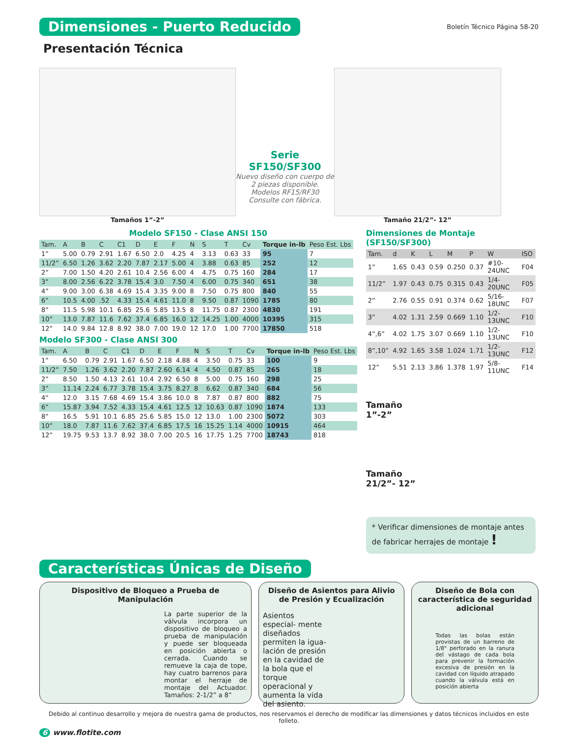Dimensiones - Puerto Reducido Boletín Técnico Página 58-20
Presentación Técnica
Tamaños 1”-2”
Serie
SF150/SF300
Nuevo diseño con cuerpo de 2 piezas disponible. Modelos RF15/RF30 Consulte con fábrica.
Tamaño 21/2”- 12”
Modelo SF150 - Clase ANSI 150
| Tam. | A | B | C | C1 | D | E | F | N | S | T | Cv | Torque in-lb | Peso Est. Lbs |
| --- | --- | --- | --- | --- | --- | --- | --- | --- | --- | --- | --- | --- | --- |
| 1” | 5.00 | 0.79 | 2.91 | 1.67 | 6.50 | 2.0 | 4.25 | 4 | 3.13 | 0.63 | 33 | 95 | 7 |
| 11/2” | 6.50 | 1.26 | 3.62 | 2.20 | 7.87 | 2.17 | 5.00 | 4 | 3.88 | 0.63 | 85 | 252 | 12 |
| 2” | 7.00 | 1.50 | 4.20 | 2.61 | 10.4 | 2.56 | 6.00 | 4 | 4.75 | 0.75 | 160 | 284 | 17 |
| 3” | 8.00 | 2.56 | 6.22 | 3.78 | 15.4 | 3.0 | 7.50 | 4 | 6.00 | 0.75 | 340 | 651 | 38 |
| 4” | 9.00 | 3.00 | 6.38 | 4.69 | 15.4 | 3.35 | 9.00 | 8 | 7.50 | 0.75 | 800 | 840 | 55 |
| 6” | 10.5 | 4.00 | .52 | 4.33 | 15.4 | 4.61 | 11.0 | 8 | 9.50 | 0.87 | 1090 | 1785 | 80 |
| 8” | 11.5 | 5.98 | 10.1 | 6.85 | 25.6 | 5.85 | 13.5 | 8 | 11.75 | 0.87 | 2300 | 4830 | 191 |
| 10” | 13.0 | 7.87 | 11.6 | 7.62 | 37.4 | 6.85 | 16.0 | 12 | 14.25 | 1.00 | 4000 | 10395 | 315 |
| 12” | 14.0 | 9.84 | 12.8 | 8.92 | 38.0 | 7.00 | 19.0 | 12 | 17.0 | 1.00 | 7700 | 17850 | 518 |
Modelo SF300 - Clase ANSI 300
| Tam. | A | B | C | C1 | D | E | F | N | S | T | Cv | Torque in-lb | Peso Est. Lbs |
| --- | --- | --- | --- | --- | --- | --- | --- | --- | --- | --- | --- | --- | --- |
| 1” | 6.50 | 0.79 | 2.91 | 1.67 | 6.50 | 2.18 | 4.88 | 4 | 3.50 | 0.75 | 33 | 100 | 9 |
| 11/2” | 7.50 | 1.26 | 3.62 | 2.20 | 7.87 | 2.60 | 6.14 | 4 | 4.50 | 0.87 | 85 | 265 | 18 |
| 2” | 8.50 | 1.50 | 4.13 | 2.61 | 10.4 | 2.92 | 6.50 | 8 | 5.00 | 0.75 | 160 | 298 | 25 |
| 3” | 11.14 | 2.24 | 6.77 | 3.78 | 15.4 | 3.75 | 8.27 | 8 | 6.62 | 0.87 | 340 | 684 | 56 |
| 4” | 12.0 | 3.15 | 7.68 | 4.69 | 15.4 | 3.86 | 10.0 | 8 | 7.87 | 0.87 | 800 | 882 | 75 |
| 6” | 15.87 | 3.94 | 7.52 | 4.33 | 15.4 | 4.61 | 12.5 | 12 | 10.63 | 0.87 | 1090 | 1874 | 133 |
| 8” | 16.5 | 5.91 | 10.1 | 6.85 | 25.6 | 5.85 | 15.0 | 12 | 13.0 | 1.00 | 2300 | 5072 | 303 |
| 10” | 18.0 | 7.87 | 11.6 | 7.62 | 37.4 | 6.85 | 17.5 | 16 | 15.25 | 1.14 | 4000 | 10915 | 464 |
| 12” | 19.75 | 9.53 | 13.7 | 8.92 | 38.0 | 7.00 | 20.5 | 16 | 17.75 | 1.25 | 7700 | 18743 | 818 |
Dimensiones de Montaje (SF150/SF300)
| Tam. | d | K | L | M | P | W | ISO |
| --- | --- | --- | --- | --- | --- | --- | --- |
| 1” | 1.65 | 0.43 | 0.59 | 0.250 | 0.37 | #10-24UNC | F04 |
| 11/2” | 1.97 | 0.43 | 0.75 | 0.315 | 0.43 | 1/4-20UNC | F05 |
| 2” | 2.76 | 0.55 | 0.91 | 0.374 | 0.62 | 5/16-18UNC | F07 |
| 3” | 4.02 | 1.31 | 2.59 | 0.669 | 1.10 | 1/2-13UNC | F10 |
| 4”,6” | 4.02 | 1.75 | 3.07 | 0.669 | 1.10 | 1/2-13UNC | F10 |
| 8”,10” | 4.92 | 1.65 | 3.58 | 1.024 | 1.71 | 1/2-13UNC | F12 |
| 12” | 5.51 | 2.13 | 3.86 | 1.378 | 1.97 | 5/8-11UNC | F14 |
Tamaño
1”-2”
Tamaño
21/2”- 12”
* Verificar dimensiones de montaje antes de fabricar herrajes de montaje !
Características Únicas de Diseño
Dispositivo de Bloqueo a Prueba de Manipulación
La parte superior de la válvula incorpora un dispositivo de bloqueo a prueba de manipulación y puede ser bloqueada en posición abierta o cerrada. Cuando se remueve la caja de tope, hay cuatro barrenos para montar el herraje de montaje del Actuador. Tamaños: 2-1/2” a 8”
Diseño de Asientos para Alivio de Presión y Ecualización
Asientos especial- mente diseñados permiten la igua- lación de presión en la cavidad de la bola que el torque operacional y aumenta la vida del asiento.
Diseño de Bola con característica de seguridad adicional
Todas las bolas están provistas de un barreno de 1/8" perforado en la ranura del vástago de cada bola para prevenir la formación excesiva de presión en la cavidad con líquido atrapado cuando la válvula está en posición abierta
Debido al continuo desarrollo y mejora de nuestra gama de productos, nos reservamos el derecho de modificar las dimensiones y datos técnicos incluidos en este folleto.
6 www.flotite.com